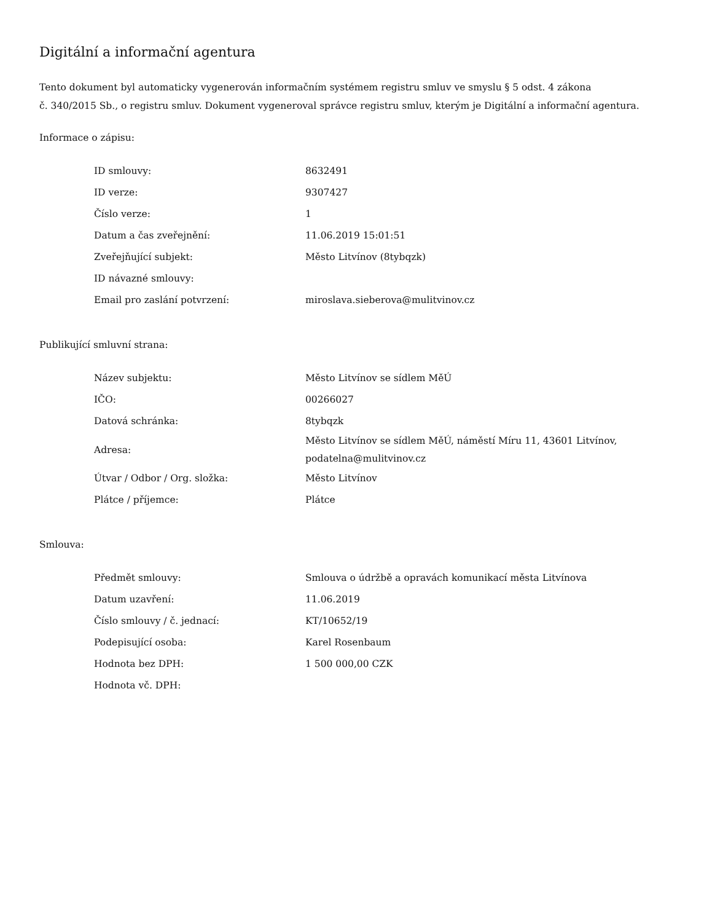Digitální a informační agentura
Tento dokument byl automaticky vygenerován informačním systémem registru smluv ve smyslu § 5 odst. 4 zákona
č. 340/2015 Sb., o registru smluv. Dokument vygeneroval správce registru smluv, kterým je Digitální a informační agentura.
Informace o zápisu:
| ID smlouvy: | 8632491 |
| ID verze: | 9307427 |
| Číslo verze: | 1 |
| Datum a čas zveřejnění: | 11.06.2019 15:01:51 |
| Zveřejňující subjekt: | Město Litvínov (8tybqzk) |
| ID návazné smlouvy: | |
| Email pro zaslání potvrzení: | miroslava.sieberova@mulitvinov.cz |
Publikující smluvní strana:
| Název subjektu: | Město Litvínov se sídlem MěÚ |
| IČO: | 00266027 |
| Datová schránka: | 8tybqzk |
| Adresa: | Město Litvínov se sídlem MěÚ, náměstí Míru 11, 43601 Litvínov, podatelna@mulitvinov.cz |
| Útvar / Odbor / Org. složka: | Město Litvínov |
| Plátce / příjemce: | Plátce |
Smlouva:
| Předmět smlouvy: | Smlouva o údržbě a opravách komunikací města Litvínova |
| Datum uzavření: | 11.06.2019 |
| Číslo smlouvy / č. jednací: | KT/10652/19 |
| Podepisující osoba: | Karel Rosenbaum |
| Hodnota bez DPH: | 1 500 000,00 CZK |
| Hodnota vč. DPH: | |